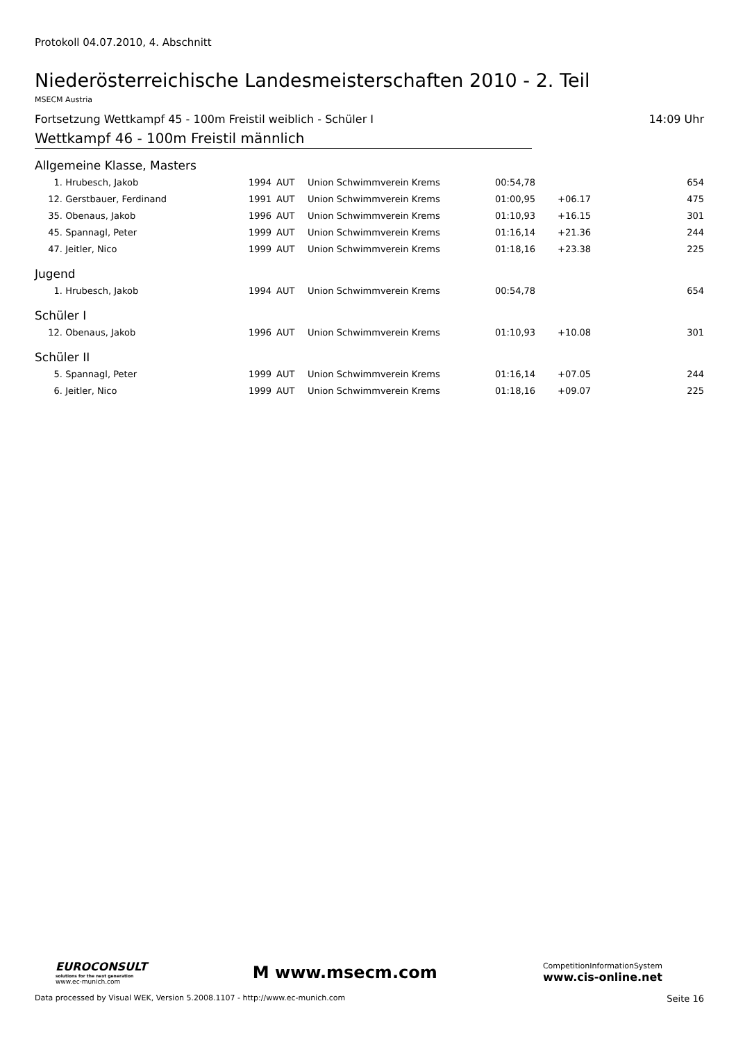Protokoll 04.07.2010, 4. Abschnitt
Niederösterreichische Landesmeisterschaften 2010 - 2. Teil
MSECM Austria
Fortsetzung Wettkampf 45 - 100m Freistil weiblich - Schüler I 14:09 Uhr
Wettkampf 46 - 100m Freistil männlich
Allgemeine Klasse, Masters
| 1. | Hrubesch, Jakob | 1994 | AUT | Union Schwimmverein Krems | 00:54,78 | | 654 |
| 12. | Gerstbauer, Ferdinand | 1991 | AUT | Union Schwimmverein Krems | 01:00,95 | +06.17 | 475 |
| 35. | Obenaus, Jakob | 1996 | AUT | Union Schwimmverein Krems | 01:10,93 | +16.15 | 301 |
| 45. | Spannagl, Peter | 1999 | AUT | Union Schwimmverein Krems | 01:16,14 | +21.36 | 244 |
| 47. | Jeitler, Nico | 1999 | AUT | Union Schwimmverein Krems | 01:18,16 | +23.38 | 225 |
Jugend
| 1. | Hrubesch, Jakob | 1994 | AUT | Union Schwimmverein Krems | 00:54,78 | | 654 |
Schüler I
| 12. | Obenaus, Jakob | 1996 | AUT | Union Schwimmverein Krems | 01:10,93 | +10.08 | 301 |
Schüler II
| 5. | Spannagl, Peter | 1999 | AUT | Union Schwimmverein Krems | 01:16,14 | +07.05 | 244 |
| 6. | Jeitler, Nico | 1999 | AUT | Union Schwimmverein Krems | 01:18,16 | +09.07 | 225 |
EUROCONSULT
solutions for the next generation
www.ec-munich.com
M www.msecm.com
CompetitionInformationSystem
www.cis-online.net
Data processed by Visual WEK, Version 5.2008.1107 - http://www.ec-munich.com Seite 16